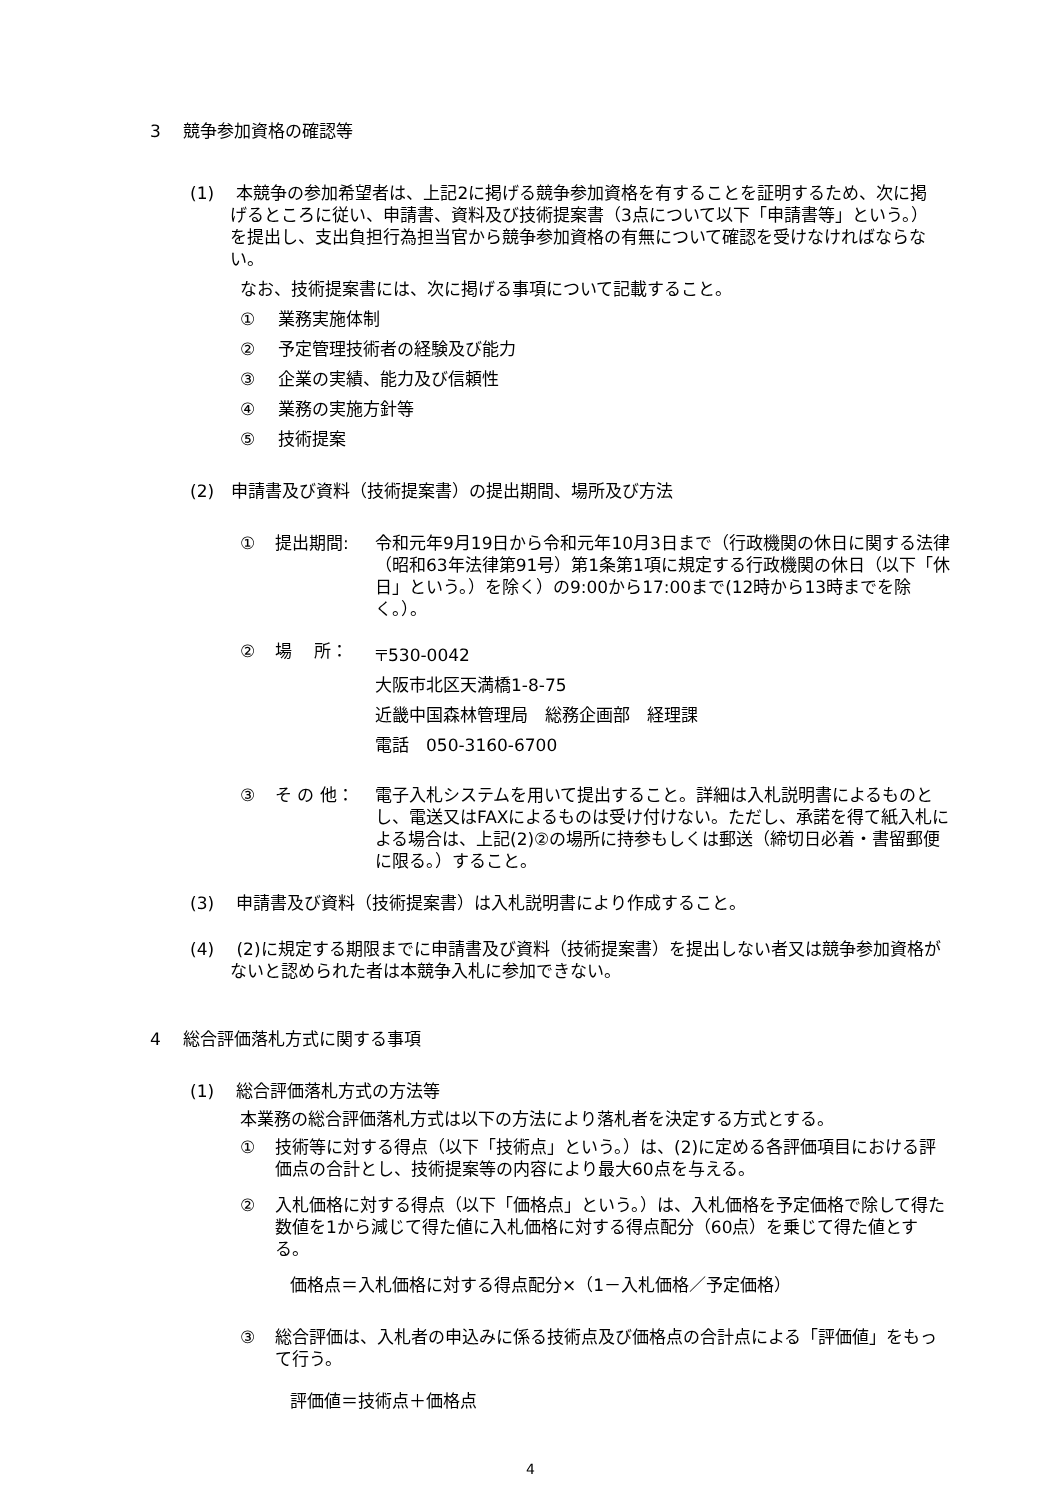3　 競争参加資格の確認等
(1)　 本競争の参加希望者は、上記2に掲げる競争参加資格を有することを証明するため、次に掲げるところに従い、申請書、資料及び技術提案書（3点について以下「申請書等」という。）を提出し、支出負担行為担当官から競争参加資格の有無について確認を受けなければならない。
なお、技術提案書には、次に掲げる事項について記載すること。
①　 業務実施体制
②　 予定管理技術者の経験及び能力
③　 企業の実績、能力及び信頼性
④　 業務の実施方針等
⑤　 技術提案
(2)　申請書及び資料（技術提案書）の提出期間、場所及び方法
① 提出期間: 令和元年9月19日から令和元年10月3日まで（行政機関の休日に関する法律（昭和63年法律第91号）第1条第1項に規定する行政機関の休日（以下「休日」という。）を除く）の9:00から17:00まで(12時から13時までを除く。）。
② 場　 所： 〒530-0042
大阪市北区天満橋1-8-75
近畿中国森林管理局　総務企画部　経理課
電話　050-3160-6700
③ そ の 他： 電子入札システムを用いて提出すること。詳細は入札説明書によるものとし、電送又はFAXによるものは受け付けない。ただし、承諾を得て紙入札による場合は、上記(2)②の場所に持参もしくは郵送（締切日必着・書留郵便に限る。）すること。
(3)　 申請書及び資料（技術提案書）は入札説明書により作成すること。
(4)　 (2)に規定する期限までに申請書及び資料（技術提案書）を提出しない者又は競争参加資格がないと認められた者は本競争入札に参加できない。
4　 総合評価落札方式に関する事項
(1)　 総合評価落札方式の方法等
本業務の総合評価落札方式は以下の方法により落札者を決定する方式とする。
① 技術等に対する得点（以下「技術点」という。）は、(2)に定める各評価項目における評価点の合計とし、技術提案等の内容により最大60点を与える。
② 入札価格に対する得点（以下「価格点」という。）は、入札価格を予定価格で除して得た数値を1から減じて得た値に入札価格に対する得点配分（60点）を乗じて得た値とする。
価格点＝入札価格に対する得点配分×（1－入札価格／予定価格）
③ 総合評価は、入札者の申込みに係る技術点及び価格点の合計点による「評価値」をもって行う。
評価値＝技術点＋価格点
4